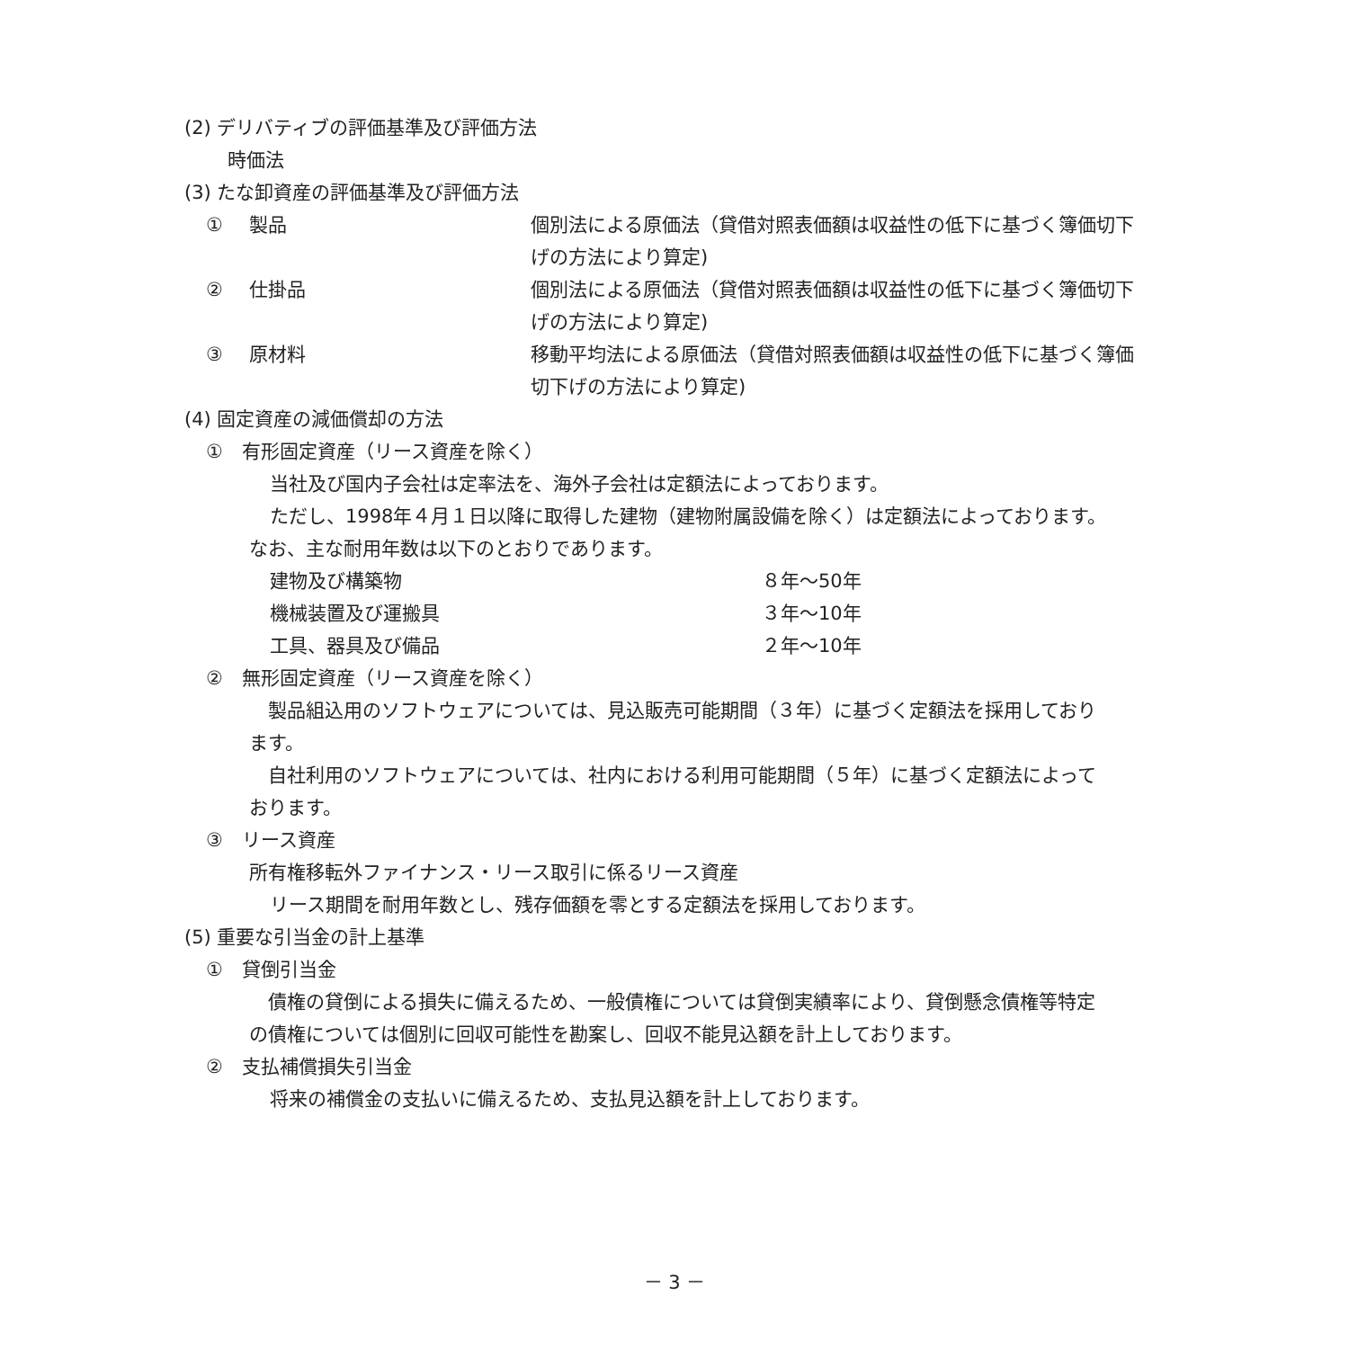(2) デリバティブの評価基準及び評価方法
時価法
(3) たな卸資産の評価基準及び評価方法
| ① | 製品 | 個別法による原価法（貸借対照表価額は収益性の低下に基づく簿価切下 げの方法により算定) |
| ② | 仕掛品 | 個別法による原価法（貸借対照表価額は収益性の低下に基づく簿価切下 げの方法により算定) |
| ③ | 原材料 | 移動平均法による原価法（貸借対照表価額は収益性の低下に基づく簿価 切下げの方法により算定) |
(4) 固定資産の減価償却の方法
①　有形固定資産（リース資産を除く）
当社及び国内子会社は定率法を、海外子会社は定額法によっております。
ただし、1998年４月１日以降に取得した建物（建物附属設備を除く）は定額法によっております。
なお、主な耐用年数は以下のとおりであります。
| 建物及び構築物 | ８年～50年 |
| 機械装置及び運搬具 | ３年～10年 |
| 工具、器具及び備品 | ２年～10年 |
②　無形固定資産（リース資産を除く）
　製品組込用のソフトウェアについては、見込販売可能期間（３年）に基づく定額法を採用しており
ます。
　自社利用のソフトウェアについては、社内における利用可能期間（５年）に基づく定額法によって
おります。
③　リース資産
所有権移転外ファイナンス・リース取引に係るリース資産
リース期間を耐用年数とし、残存価額を零とする定額法を採用しております。
(5) 重要な引当金の計上基準
①　貸倒引当金
　債権の貸倒による損失に備えるため、一般債権については貸倒実績率により、貸倒懸念債権等特定
の債権については個別に回収可能性を勘案し、回収不能見込額を計上しております。
②　支払補償損失引当金
将来の補償金の支払いに備えるため、支払見込額を計上しております。
－ 3 －